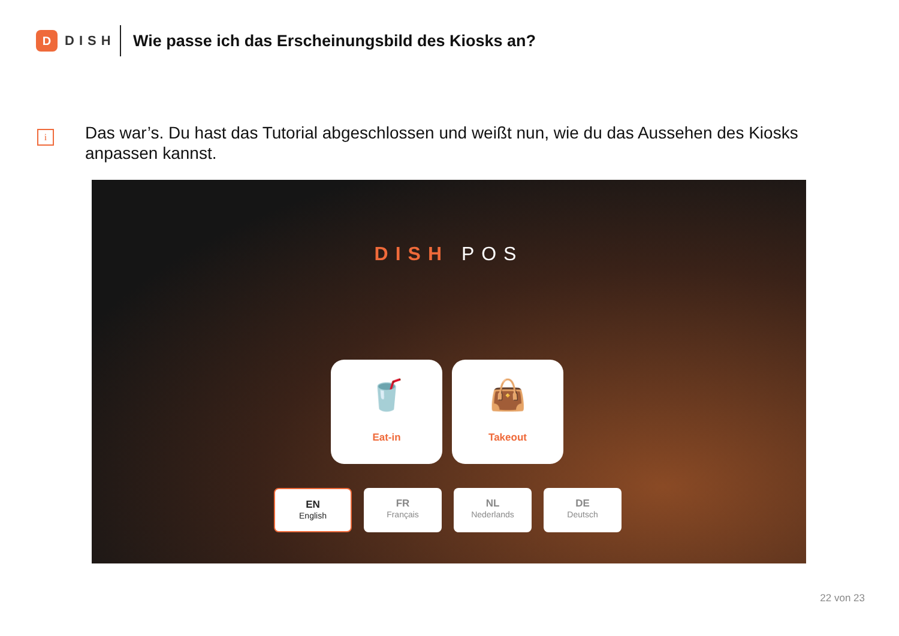D
DISH
Wie passe ich das Erscheinungsbild des Kiosks an?
i
Das war’s. Du hast das Tutorial abgeschlossen und weißt nun, wie du das Aussehen des Kiosks anpassen kannst.
DISH POS
🥤
Eat-in
👜
Takeout
EN
English
FR
Français
NL
Nederlands
DE
Deutsch
22 von 23